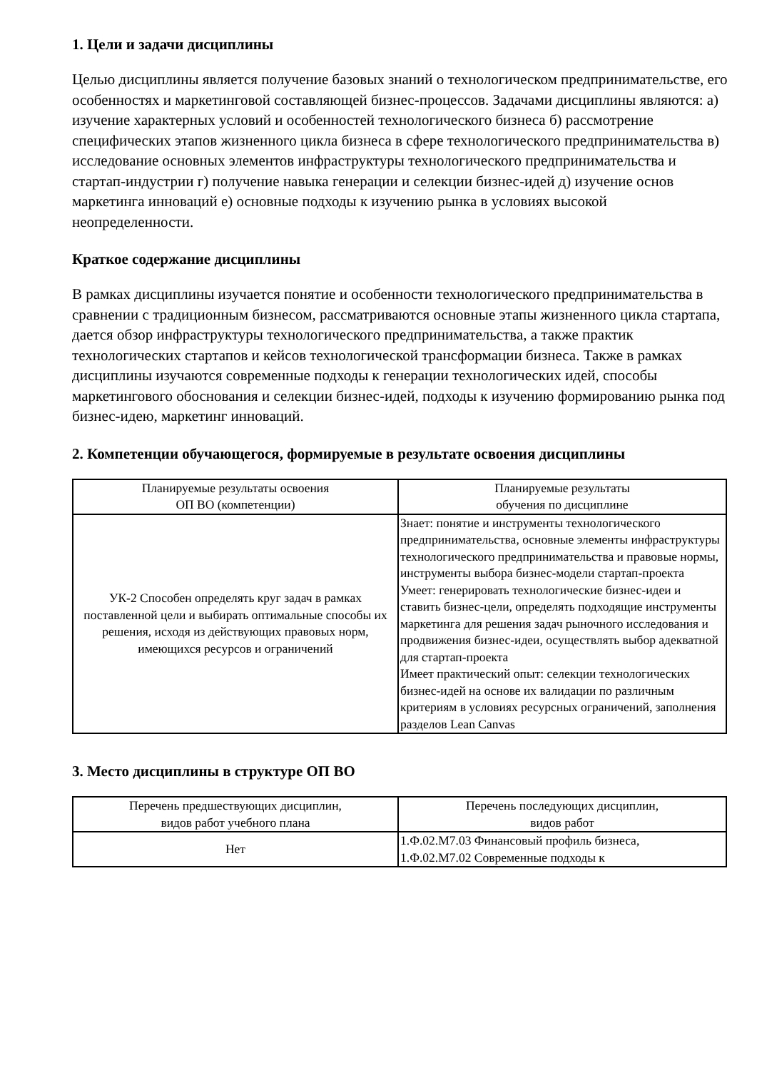1. Цели и задачи дисциплины
Целью дисциплины является получение базовых знаний о технологическом предпринимательстве, его особенностях и маркетинговой составляющей бизнес-процессов. Задачами дисциплины являются: а) изучение характерных условий и особенностей технологического бизнеса б) рассмотрение специфических этапов жизненного цикла бизнеса в сфере технологического предпринимательства в) исследование основных элементов инфраструктуры технологического предпринимательства и стартап-индустрии г) получение навыка генерации и селекции бизнес-идей д) изучение основ маркетинга инноваций е) основные подходы к изучению рынка в условиях высокой неопределенности.
Краткое содержание дисциплины
В рамках дисциплины изучается понятие и особенности технологического предпринимательства в сравнении с традиционным бизнесом, рассматриваются основные этапы жизненного цикла стартапа, дается обзор инфраструктуры технологического предпринимательства, а также практик технологических стартапов и кейсов технологической трансформации бизнеса. Также в рамках дисциплины изучаются современные подходы к генерации технологических идей, способы маркетингового обоснования и селекции бизнес-идей, подходы к изучению формированию рынка под бизнес-идею, маркетинг инноваций.
2. Компетенции обучающегося, формируемые в результате освоения дисциплины
| Планируемые результаты освоения ОП ВО (компетенции) | Планируемые результаты обучения по дисциплине |
| --- | --- |
| УК-2 Способен определять круг задач в рамках поставленной цели и выбирать оптимальные способы их решения, исходя из действующих правовых норм, имеющихся ресурсов и ограничений | Знает: понятие и инструменты технологического предпринимательства, основные элементы инфраструктуры технологического предпринимательства и правовые нормы, инструменты выбора бизнес-модели стартап-проекта Умеет: генерировать технологические бизнес-идеи и ставить бизнес-цели, определять подходящие инструменты маркетинга для решения задач рыночного исследования и продвижения бизнес-идеи, осуществлять выбор адекватной для стартап-проекта Имеет практический опыт: селекции технологических бизнес-идей на основе их валидации по различным критериям в условиях ресурсных ограничений, заполнения разделов Lean Canvas |
3. Место дисциплины в структуре ОП ВО
| Перечень предшествующих дисциплин, видов работ учебного плана | Перечень последующих дисциплин, видов работ |
| --- | --- |
| Нет | 1.Ф.02.М7.03 Финансовый профиль бизнеса, 1.Ф.02.М7.02 Современные подходы к |